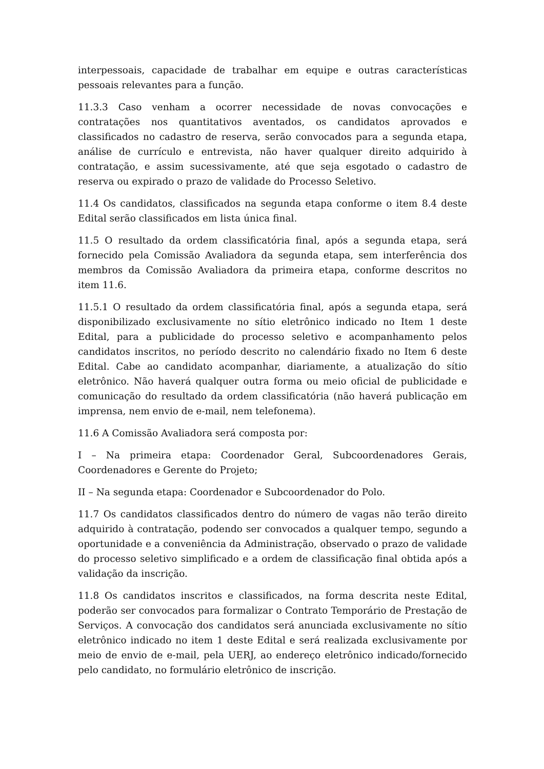interpessoais, capacidade de trabalhar em equipe e outras características pessoais relevantes para a função.
11.3.3 Caso venham a ocorrer necessidade de novas convocações e contratações nos quantitativos aventados, os candidatos aprovados e classificados no cadastro de reserva, serão convocados para a segunda etapa, análise de currículo e entrevista, não haver qualquer direito adquirido à contratação, e assim sucessivamente, até que seja esgotado o cadastro de reserva ou expirado o prazo de validade do Processo Seletivo.
11.4 Os candidatos, classificados na segunda etapa conforme o item 8.4 deste Edital serão classificados em lista única final.
11.5 O resultado da ordem classificatória final, após a segunda etapa, será fornecido pela Comissão Avaliadora da segunda etapa, sem interferência dos membros da Comissão Avaliadora da primeira etapa, conforme descritos no item 11.6.
11.5.1 O resultado da ordem classificatória final, após a segunda etapa, será disponibilizado exclusivamente no sítio eletrônico indicado no Item 1 deste Edital, para a publicidade do processo seletivo e acompanhamento pelos candidatos inscritos, no período descrito no calendário fixado no Item 6 deste Edital. Cabe ao candidato acompanhar, diariamente, a atualização do sítio eletrônico. Não haverá qualquer outra forma ou meio oficial de publicidade e comunicação do resultado da ordem classificatória (não haverá publicação em imprensa, nem envio de e-mail, nem telefonema).
11.6 A Comissão Avaliadora será composta por:
I – Na primeira etapa: Coordenador Geral, Subcoordenadores Gerais, Coordenadores e Gerente do Projeto;
II – Na segunda etapa: Coordenador e Subcoordenador do Polo.
11.7 Os candidatos classificados dentro do número de vagas não terão direito adquirido à contratação, podendo ser convocados a qualquer tempo, segundo a oportunidade e a conveniência da Administração, observado o prazo de validade do processo seletivo simplificado e a ordem de classificação final obtida após a validação da inscrição.
11.8 Os candidatos inscritos e classificados, na forma descrita neste Edital, poderão ser convocados para formalizar o Contrato Temporário de Prestação de Serviços. A convocação dos candidatos será anunciada exclusivamente no sítio eletrônico indicado no item 1 deste Edital e será realizada exclusivamente por meio de envio de e-mail, pela UERJ, ao endereço eletrônico indicado/fornecido pelo candidato, no formulário eletrônico de inscrição.